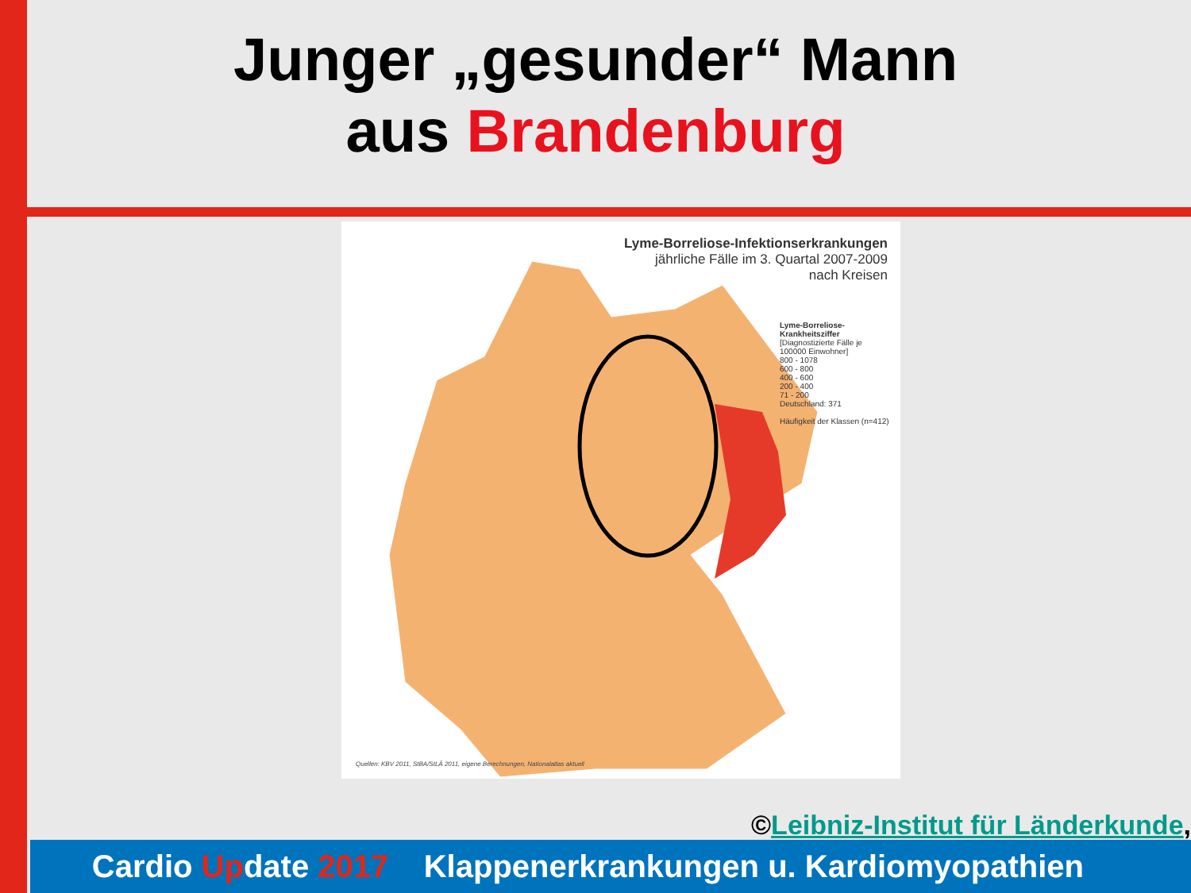Junger „gesunder“ Mann
aus Brandenburg
Lyme-Borreliose-Infektionserkrankungen
jährliche Fälle im 3. Quartal 2007-2009
nach Kreisen
Lyme-Borreliose-Krankheitsziffer
[Diagnostizierte Fälle je 100000 Einwohner]
800 - 1078
600 - 800
400 - 600
200 - 400
71 - 200
Deutschland: 371
Häufigkeit der Klassen (n=412)
Quellen: KBV 2011, StBA/StLÄ 2011, eigene Berechnungen, Nationalatlas aktuell
©Leibniz-Institut für Länderkunde,
Cardio Update 2017 Klappenerkrankungen u. Kardiomyopathien